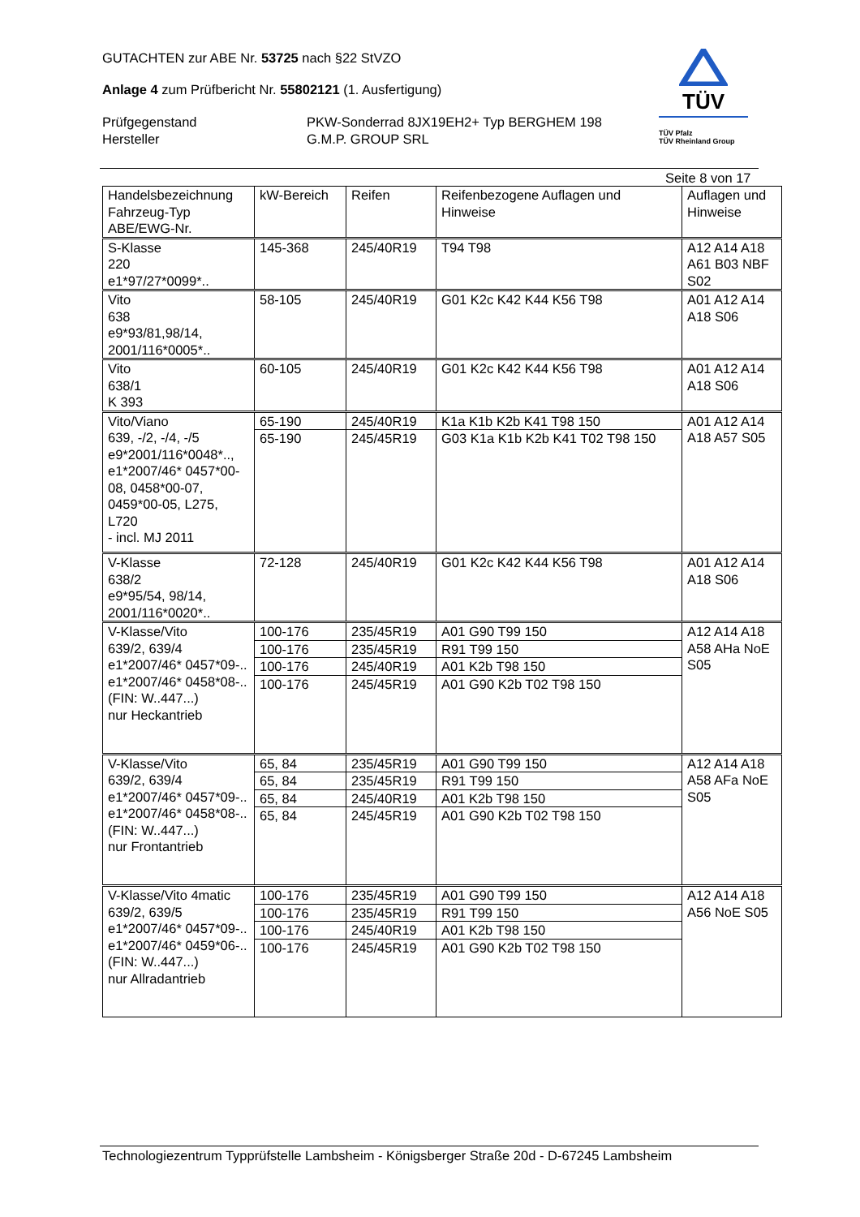GUTACHTEN zur ABE Nr. 53725 nach §22 StVZO
Anlage 4 zum Prüfbericht Nr. 55802121 (1. Ausfertigung)
Prüfgegenstand PKW-Sonderrad 8JX19EH2+ Typ BERGHEM 198
Hersteller G.M.P. GROUP SRL
TÜV
TÜV Pfalz
TÜV Rheinland Group
Seite 8 von 17
| Handelsbezeichnung Fahrzeug-Typ ABE/EWG-Nr. | kW-Bereich | Reifen | Reifenbezogene Auflagen und Hinweise | Auflagen und Hinweise |
| S-Klasse 220 e1*97/27*0099*.. | 145-368 | 245/40R19 | T94 T98 | A12 A14 A18 A61 B03 NBF S02 |
| Vito 638 e9*93/81,98/14, 2001/116*0005*.. | 58-105 | 245/40R19 | G01 K2c K42 K44 K56 T98 | A01 A12 A14 A18 S06 |
| Vito 638/1 K 393 | 60-105 | 245/40R19 | G01 K2c K42 K44 K56 T98 | A01 A12 A14 A18 S06 |
| Vito/Viano 639, -/2, -/4, -/5 e9*2001/116*0048*.., e1*2007/46* 0457*00-08, 0458*00-07, 0459*00-05, L275, L720 - incl. MJ 2011 | 65-190 | 245/40R19 | K1a K1b K2b K41 T98 150 | A01 A12 A14 A18 A57 S05 |
| | 65-190 | 245/45R19 | G03 K1a K1b K2b K41 T02 T98 150 | |
| V-Klasse 638/2 e9*95/54, 98/14, 2001/116*0020*.. | 72-128 | 245/40R19 | G01 K2c K42 K44 K56 T98 | A01 A12 A14 A18 S06 |
| V-Klasse/Vito 639/2, 639/4 e1*2007/46* 0457*09-.. e1*2007/46* 0458*08-.. (FIN: W..447...) nur Heckantrieb | 100-176 | 235/45R19 | A01 G90 T99 150 | A12 A14 A18 A58 AHa NoE S05 |
| | 100-176 | 235/45R19 | R91 T99 150 | |
| | 100-176 | 245/40R19 | A01 K2b T98 150 | |
| | 100-176 | 245/45R19 | A01 G90 K2b T02 T98 150 | |
| V-Klasse/Vito 639/2, 639/4 e1*2007/46* 0457*09-.. e1*2007/46* 0458*08-.. (FIN: W..447...) nur Frontantrieb | 65, 84 | 235/45R19 | A01 G90 T99 150 | A12 A14 A18 A58 AFa NoE S05 |
| | 65, 84 | 235/45R19 | R91 T99 150 | |
| | 65, 84 | 245/40R19 | A01 K2b T98 150 | |
| | 65, 84 | 245/45R19 | A01 G90 K2b T02 T98 150 | |
| V-Klasse/Vito 4matic 639/2, 639/5 e1*2007/46* 0457*09-.. e1*2007/46* 0459*06-.. (FIN: W..447...) nur Allradantrieb | 100-176 | 235/45R19 | A01 G90 T99 150 | A12 A14 A18 A56 NoE S05 |
| | 100-176 | 235/45R19 | R91 T99 150 | |
| | 100-176 | 245/40R19 | A01 K2b T98 150 | |
| | 100-176 | 245/45R19 | A01 G90 K2b T02 T98 150 | |
Technologiezentrum Typprüfstelle Lambsheim - Königsberger Straße 20d - D-67245 Lambsheim